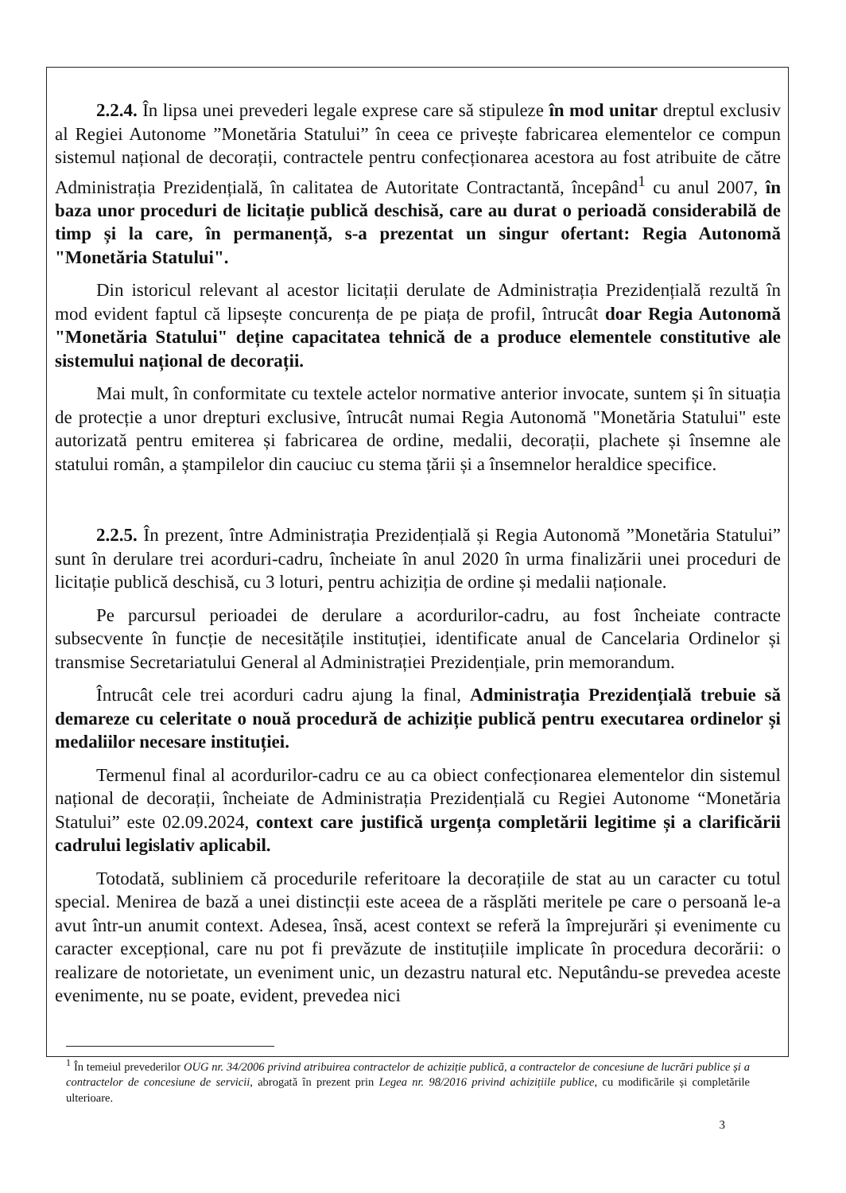2.2.4. În lipsa unei prevederi legale exprese care să stipuleze în mod unitar dreptul exclusiv al Regiei Autonome ”Monetăria Statului” în ceea ce privește fabricarea elementelor ce compun sistemul național de decorații, contractele pentru confecționarea acestora au fost atribuite de către Administrația Prezidențială, în calitatea de Autoritate Contractantă, începând<sup>1</sup> cu anul 2007, în baza unor proceduri de licitație publică deschisă, care au durat o perioadă considerabilă de timp și la care, în permanență, s-a prezentat un singur ofertant: Regia Autonomă "Monetăria Statului".
Din istoricul relevant al acestor licitații derulate de Administrația Prezidențială rezultă în mod evident faptul că lipsește concurența de pe piața de profil, întrucât doar Regia Autonomă "Monetăria Statului" deține capacitatea tehnică de a produce elementele constitutive ale sistemului național de decorații.
Mai mult, în conformitate cu textele actelor normative anterior invocate, suntem și în situația de protecție a unor drepturi exclusive, întrucât numai Regia Autonomă "Monetăria Statului" este autorizată pentru emiterea și fabricarea de ordine, medalii, decorații, plachete și însemne ale statului român, a ștampilelor din cauciuc cu stema țării și a însemnelor heraldice specifice.
2.2.5. În prezent, între Administrația Prezidențială și Regia Autonomă ”Monetăria Statului” sunt în derulare trei acorduri-cadru, încheiate în anul 2020 în urma finalizării unei proceduri de licitație publică deschisă, cu 3 loturi, pentru achiziția de ordine și medalii naționale.
Pe parcursul perioadei de derulare a acordurilor-cadru, au fost încheiate contracte subsecvente în funcție de necesitățile instituției, identificate anual de Cancelaria Ordinelor și transmise Secretariatului General al Administrației Prezidențiale, prin memorandum.
Întrucât cele trei acorduri cadru ajung la final, Administrația Prezidențială trebuie să demareze cu celeritate o nouă procedură de achiziție publică pentru executarea ordinelor și medaliilor necesare instituției.
Termenul final al acordurilor-cadru ce au ca obiect confecționarea elementelor din sistemul național de decorații, încheiate de Administrația Prezidențială cu Regiei Autonome “Monetăria Statului” este 02.09.2024, context care justifică urgența completării legitime și a clarificării cadrului legislativ aplicabil.
Totodată, subliniem că procedurile referitoare la decorațiile de stat au un caracter cu totul special. Menirea de bază a unei distincții este aceea de a răsplăti meritele pe care o persoană le-a avut într-un anumit context. Adesea, însă, acest context se referă la împrejurări și evenimente cu caracter excepțional, care nu pot fi prevăzute de instituțiile implicate în procedura decorării: o realizare de notorietate, un eveniment unic, un dezastru natural etc. Neputându-se prevedea aceste evenimente, nu se poate, evident, prevedea nici
<sup>1</sup> În temeiul prevederilor OUG nr. 34/2006 privind atribuirea contractelor de achiziție publică, a contractelor de concesiune de lucrări publice și a contractelor de concesiune de servicii, abrogată în prezent prin Legea nr. 98/2016 privind achizițiile publice, cu modificările și completările ulterioare.
3